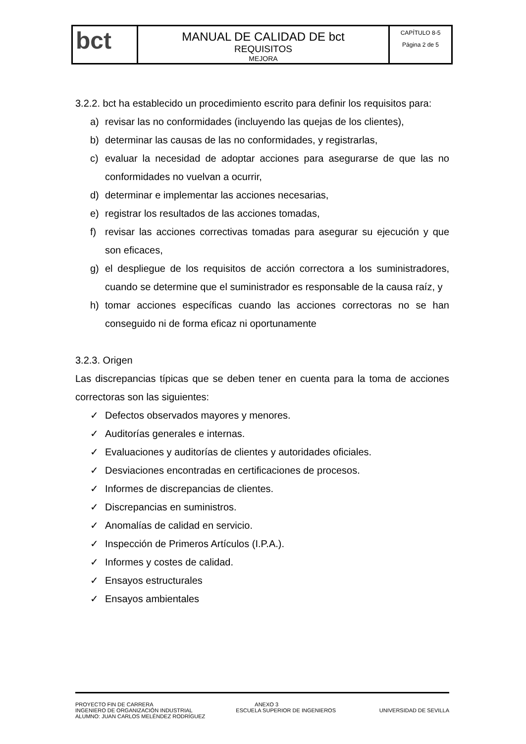| bct | MANUAL DE CALIDAD DE bct REQUISITOS MEJORA | CAPÍTULO 8-5 Página 2 de 5 |
3.2.2. bct ha establecido un procedimiento escrito para definir los requisitos para:
a) revisar las no conformidades (incluyendo las quejas de los clientes),
b) determinar las causas de las no conformidades, y registrarlas,
c) evaluar la necesidad de adoptar acciones para asegurarse de que las no conformidades no vuelvan a ocurrir,
d) determinar e implementar las acciones necesarias,
e) registrar los resultados de las acciones tomadas,
f) revisar las acciones correctivas tomadas para asegurar su ejecución y que son eficaces,
g) el despliegue de los requisitos de acción correctora a los suministradores, cuando se determine que el suministrador es responsable de la causa raíz, y
h) tomar acciones específicas cuando las acciones correctoras no se han conseguido ni de forma eficaz ni oportunamente
3.2.3. Origen
Las discrepancias típicas que se deben tener en cuenta para la toma de acciones correctoras son las siguientes:
✓ Defectos observados mayores y menores.
✓ Auditorías generales e internas.
✓ Evaluaciones y auditorías de clientes y autoridades oficiales.
✓ Desviaciones encontradas en certificaciones de procesos.
✓ Informes de discrepancias de clientes.
✓ Discrepancias en suministros.
✓ Anomalías de calidad en servicio.
✓ Inspección de Primeros Artículos (I.P.A.).
✓ Informes y costes de calidad.
✓ Ensayos estructurales
✓ Ensayos ambientales
PROYECTO FIN DE CARRERA ANEXO 3
INGENIERO DE ORGANIZACIÓN INDUSTRIAL ESCUELA SUPERIOR DE INGENIEROS UNIVERSIDAD DE SEVILLA
ALUMNO: JUAN CARLOS MELÉNDEZ RODRÍGUEZ